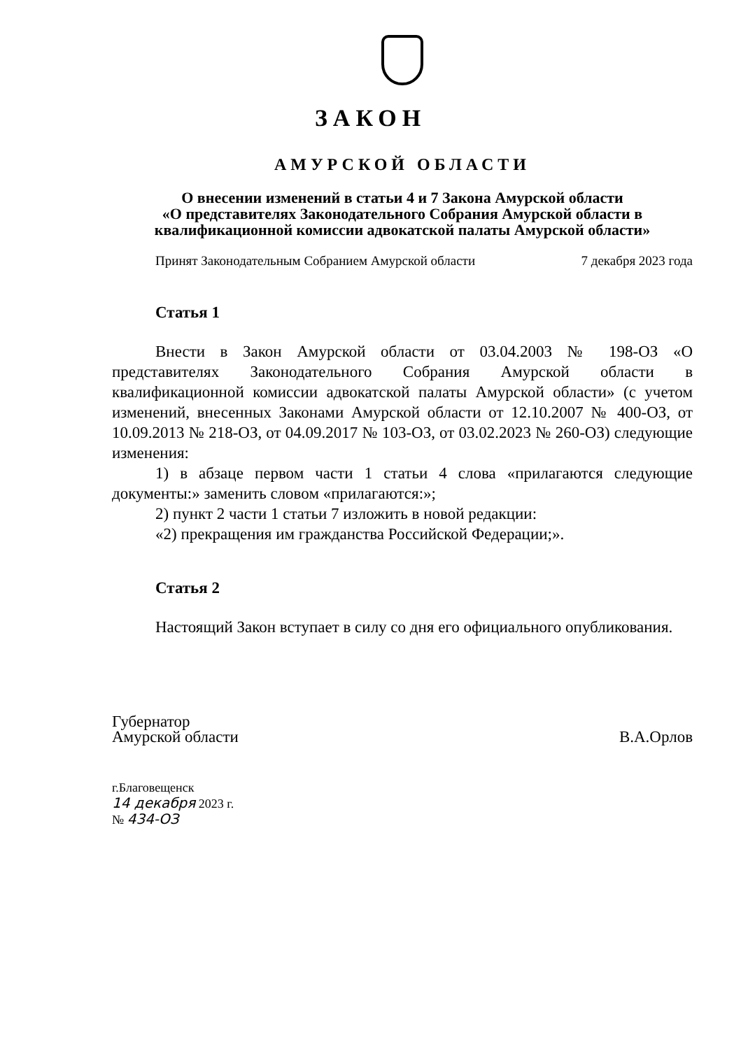ЗАКОН
АМУРСКОЙ ОБЛАСТИ
О внесении изменений в статьи 4 и 7 Закона Амурской области
«О представителях Законодательного Собрания Амурской области в
квалификационной комиссии адвокатской палаты Амурской области»
Принят Законодательным Собранием Амурской области 7 декабря 2023 года
Статья 1
Внести в Закон Амурской области от 03.04.2003 № 198-ОЗ «О представителях Законодательного Собрания Амурской области в квалификационной комиссии адвокатской палаты Амурской области» (с учетом изменений, внесенных Законами Амурской области от 12.10.2007 № 400-ОЗ, от 10.09.2013 № 218-ОЗ, от 04.09.2017 № 103-ОЗ, от 03.02.2023 № 260-ОЗ) следующие изменения:
1) в абзаце первом части 1 статьи 4 слова «прилагаются следующие документы:» заменить словом «прилагаются:»;
2) пункт 2 части 1 статьи 7 изложить в новой редакции:
«2) прекращения им гражданства Российской Федерации;».
Статья 2
Настоящий Закон вступает в силу со дня его официального опубликования.
Губернатор
Амурской области
В.А.Орлов
г.Благовещенск
14 декабря 2023 г.
№ 434-ОЗ